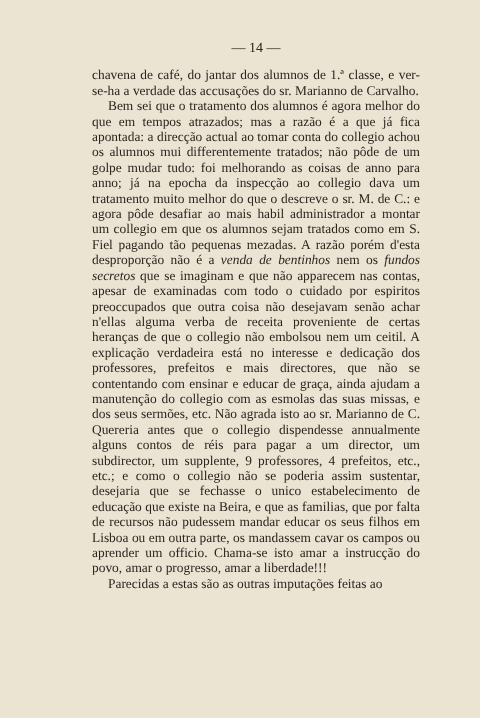— 14 —
chavena de café, do jantar dos alumnos de 1.ª classe, e ver-se-ha a verdade das accusações do sr. Marianno de Carvalho.
Bem sei que o tratamento dos alumnos é agora melhor do que em tempos atrazados; mas a razão é a que já fica apontada: a direcção actual ao tomar conta do collegio achou os alumnos mui differentemente tratados; não pôde de um golpe mudar tudo: foi melhorando as coisas de anno para anno; já na epocha da inspecção ao collegio dava um tratamento muito melhor do que o descreve o sr. M. de C.: e agora pôde desafiar ao mais habil administrador a montar um collegio em que os alumnos sejam tratados como em S. Fiel pagando tão pequenas mezadas. A razão porém d'esta desproporção não é a venda de bentinhos nem os fundos secretos que se imaginam e que não apparecem nas contas, apesar de examinadas com todo o cuidado por espiritos preoccupados que outra coisa não desejavam senão achar n'ellas alguma verba de receita proveniente de certas heranças de que o collegio não embolsou nem um ceitil. A explicação verdadeira está no interesse e dedicação dos professores, prefeitos e mais directores, que não se contentando com ensinar e educar de graça, ainda ajudam a manutenção do collegio com as esmolas das suas missas, e dos seus sermões, etc. Não agrada isto ao sr. Marianno de C. Quereria antes que o collegio dispendesse annualmente alguns contos de réis para pagar a um director, um subdirector, um supplente, 9 professores, 4 prefeitos, etc., etc.; e como o collegio não se poderia assim sustentar, desejaria que se fechasse o unico estabelecimento de educação que existe na Beira, e que as familias, que por falta de recursos não pudessem mandar educar os seus filhos em Lisboa ou em outra parte, os mandassem cavar os campos ou aprender um officio. Chama-se isto amar a instrucção do povo, amar o progresso, amar a liberdade!!!
Parecidas a estas são as outras imputações feitas ao